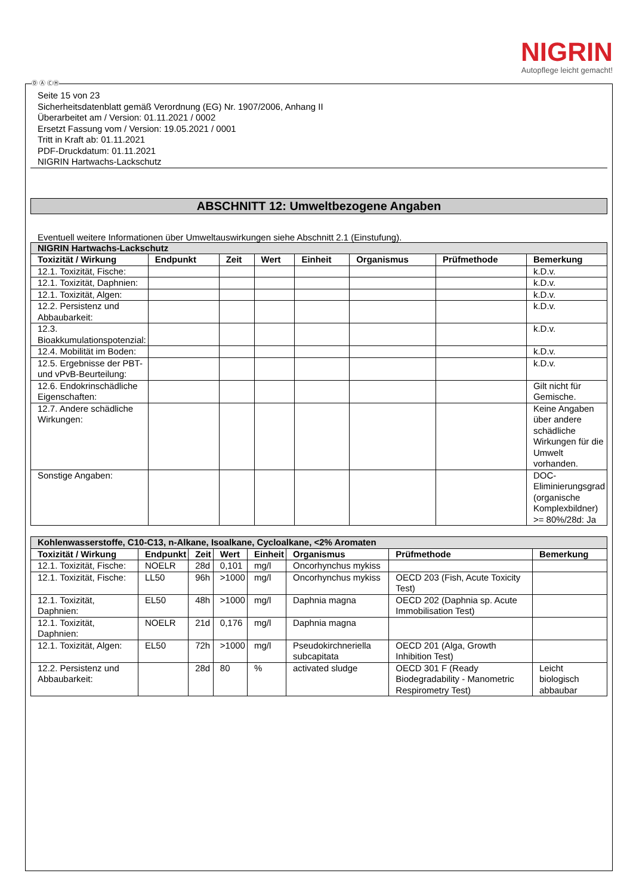NIGRIN
Autopflege leicht gemacht!
Ⓓ Ⓐ ⒸⒽ
Seite 15 von 23
Sicherheitsdatenblatt gemäß Verordnung (EG) Nr. 1907/2006, Anhang II
Überarbeitet am / Version: 01.11.2021 / 0002
Ersetzt Fassung vom / Version: 19.05.2021 / 0001
Tritt in Kraft ab: 01.11.2021
PDF-Druckdatum: 01.11.2021
NIGRIN Hartwachs-Lackschutz
ABSCHNITT 12: Umweltbezogene Angaben
Eventuell weitere Informationen über Umweltauswirkungen siehe Abschnitt 2.1 (Einstufung).
| NIGRIN Hartwachs-Lackschutz | | | | | | | |
| --- | --- | --- | --- | --- | --- | --- | --- |
| Toxizität / Wirkung | Endpunkt | Zeit | Wert | Einheit | Organismus | Prüfmethode | Bemerkung |
| 12.1. Toxizität, Fische: | | | | | | | k.D.v. |
| 12.1. Toxizität, Daphnien: | | | | | | | k.D.v. |
| 12.1. Toxizität, Algen: | | | | | | | k.D.v. |
| 12.2. Persistenz und Abbaubarkeit: | | | | | | | k.D.v. |
| 12.3. Bioakkumulationspotenzial: | | | | | | | k.D.v. |
| 12.4. Mobilität im Boden: | | | | | | | k.D.v. |
| 12.5. Ergebnisse der PBT- und vPvB-Beurteilung: | | | | | | | k.D.v. |
| 12.6. Endokrinschädliche Eigenschaften: | | | | | | | Gilt nicht für Gemische. |
| 12.7. Andere schädliche Wirkungen: | | | | | | | Keine Angaben über andere schädliche Wirkungen für die Umwelt vorhanden. |
| Sonstige Angaben: | | | | | | | DOC-Eliminierungsgrad (organische Komplexbildner) >= 80%/28d: Ja |
| Kohlenwasserstoffe, C10-C13, n-Alkane, Isoalkane, Cycloalkane, <2% Aromaten | | | | | | | |
| --- | --- | --- | --- | --- | --- | --- | --- |
| Toxizität / Wirkung | Endpunkt | Zeit | Wert | Einheit | Organismus | Prüfmethode | Bemerkung |
| 12.1. Toxizität, Fische: | NOELR | 28d | 0,101 | mg/l | Oncorhynchus mykiss | | |
| 12.1. Toxizität, Fische: | LL50 | 96h | >1000 | mg/l | Oncorhynchus mykiss | OECD 203 (Fish, Acute Toxicity Test) | |
| 12.1. Toxizität, Daphnien: | EL50 | 48h | >1000 | mg/l | Daphnia magna | OECD 202 (Daphnia sp. Acute Immobilisation Test) | |
| 12.1. Toxizität, Daphnien: | NOELR | 21d | 0,176 | mg/l | Daphnia magna | | |
| 12.1. Toxizität, Algen: | EL50 | 72h | >1000 | mg/l | Pseudokirchneriella subcapitata | OECD 201 (Alga, Growth Inhibition Test) | |
| 12.2. Persistenz und Abbaubarkeit: | | 28d | 80 | % | activated sludge | OECD 301 F (Ready Biodegradability - Manometric Respirometry Test) | Leicht biologisch abbaubar |